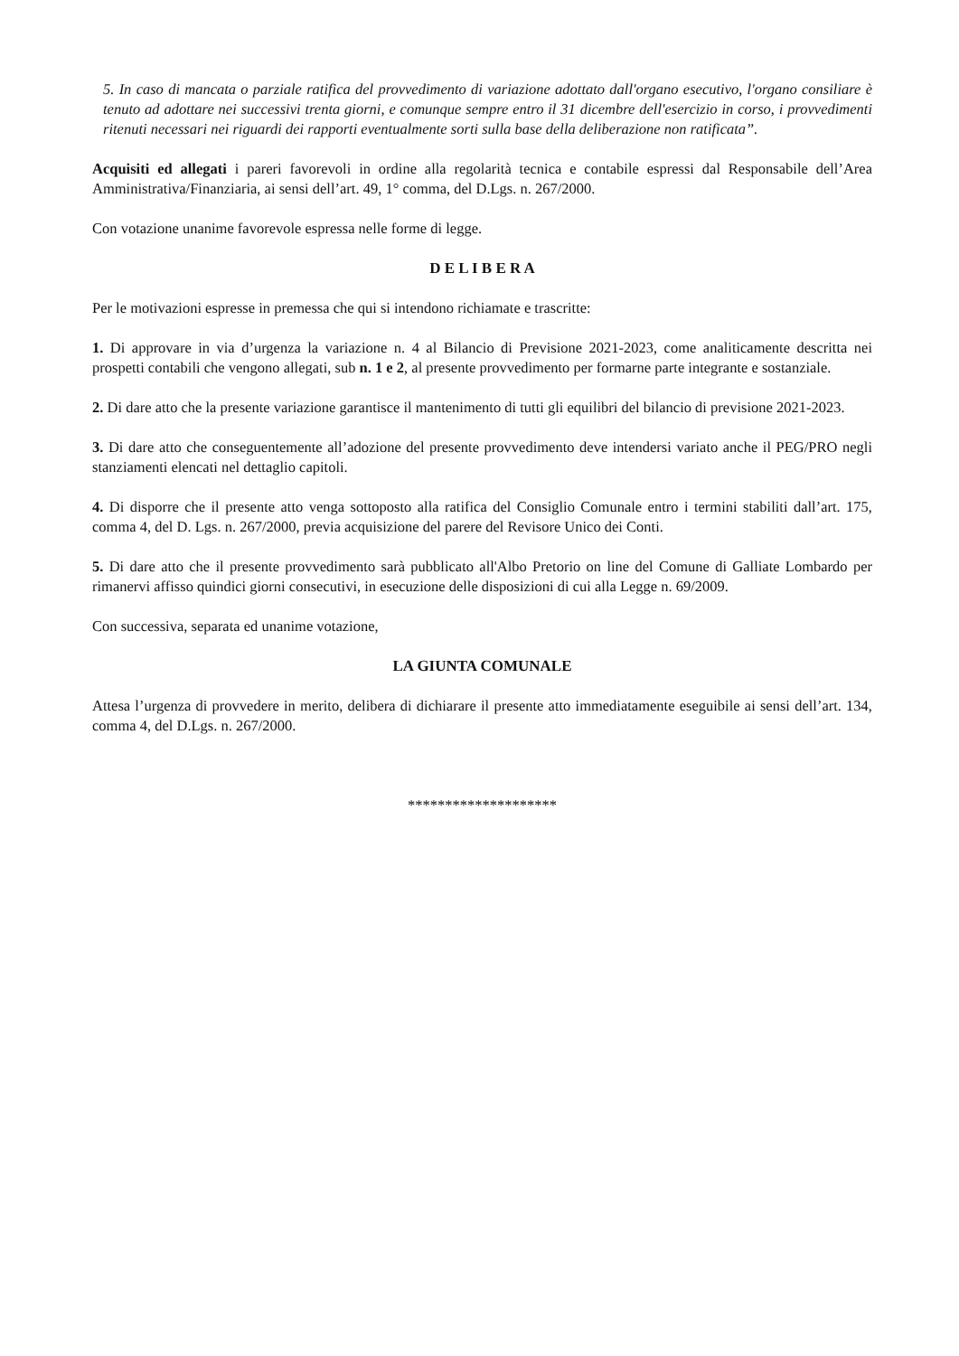5. In caso di mancata o parziale ratifica del provvedimento di variazione adottato dall'organo esecutivo, l'organo consiliare è tenuto ad adottare nei successivi trenta giorni, e comunque sempre entro il 31 dicembre dell'esercizio in corso, i provvedimenti ritenuti necessari nei riguardi dei rapporti eventualmente sorti sulla base della deliberazione non ratificata”.
Acquisiti ed allegati i pareri favorevoli in ordine alla regolarità tecnica e contabile espressi dal Responsabile dell’Area Amministrativa/Finanziaria, ai sensi dell’art. 49, 1° comma, del D.Lgs. n. 267/2000.
Con votazione unanime favorevole espressa nelle forme di legge.
D E L I B E R A
Per le motivazioni espresse in premessa che qui si intendono richiamate e trascritte:
1. Di approvare in via d’urgenza la variazione n. 4 al Bilancio di Previsione 2021-2023, come analiticamente descritta nei prospetti contabili che vengono allegati, sub n. 1 e 2, al presente provvedimento per formarne parte integrante e sostanziale.
2. Di dare atto che la presente variazione garantisce il mantenimento di tutti gli equilibri del bilancio di previsione 2021-2023.
3. Di dare atto che conseguentemente all’adozione del presente provvedimento deve intendersi variato anche il PEG/PRO negli stanziamenti elencati nel dettaglio capitoli.
4. Di disporre che il presente atto venga sottoposto alla ratifica del Consiglio Comunale entro i termini stabiliti dall’art. 175, comma 4, del D. Lgs. n. 267/2000, previa acquisizione del parere del Revisore Unico dei Conti.
5. Di dare atto che il presente provvedimento sarà pubblicato all'Albo Pretorio on line del Comune di Galliate Lombardo per rimanervi affisso quindici giorni consecutivi, in esecuzione delle disposizioni di cui alla Legge n. 69/2009.
Con successiva, separata ed unanime votazione,
LA GIUNTA COMUNALE
Attesa l’urgenza di provvedere in merito, delibera di dichiarare il presente atto immediatamente eseguibile ai sensi dell’art. 134, comma 4, del D.Lgs. n. 267/2000.
********************